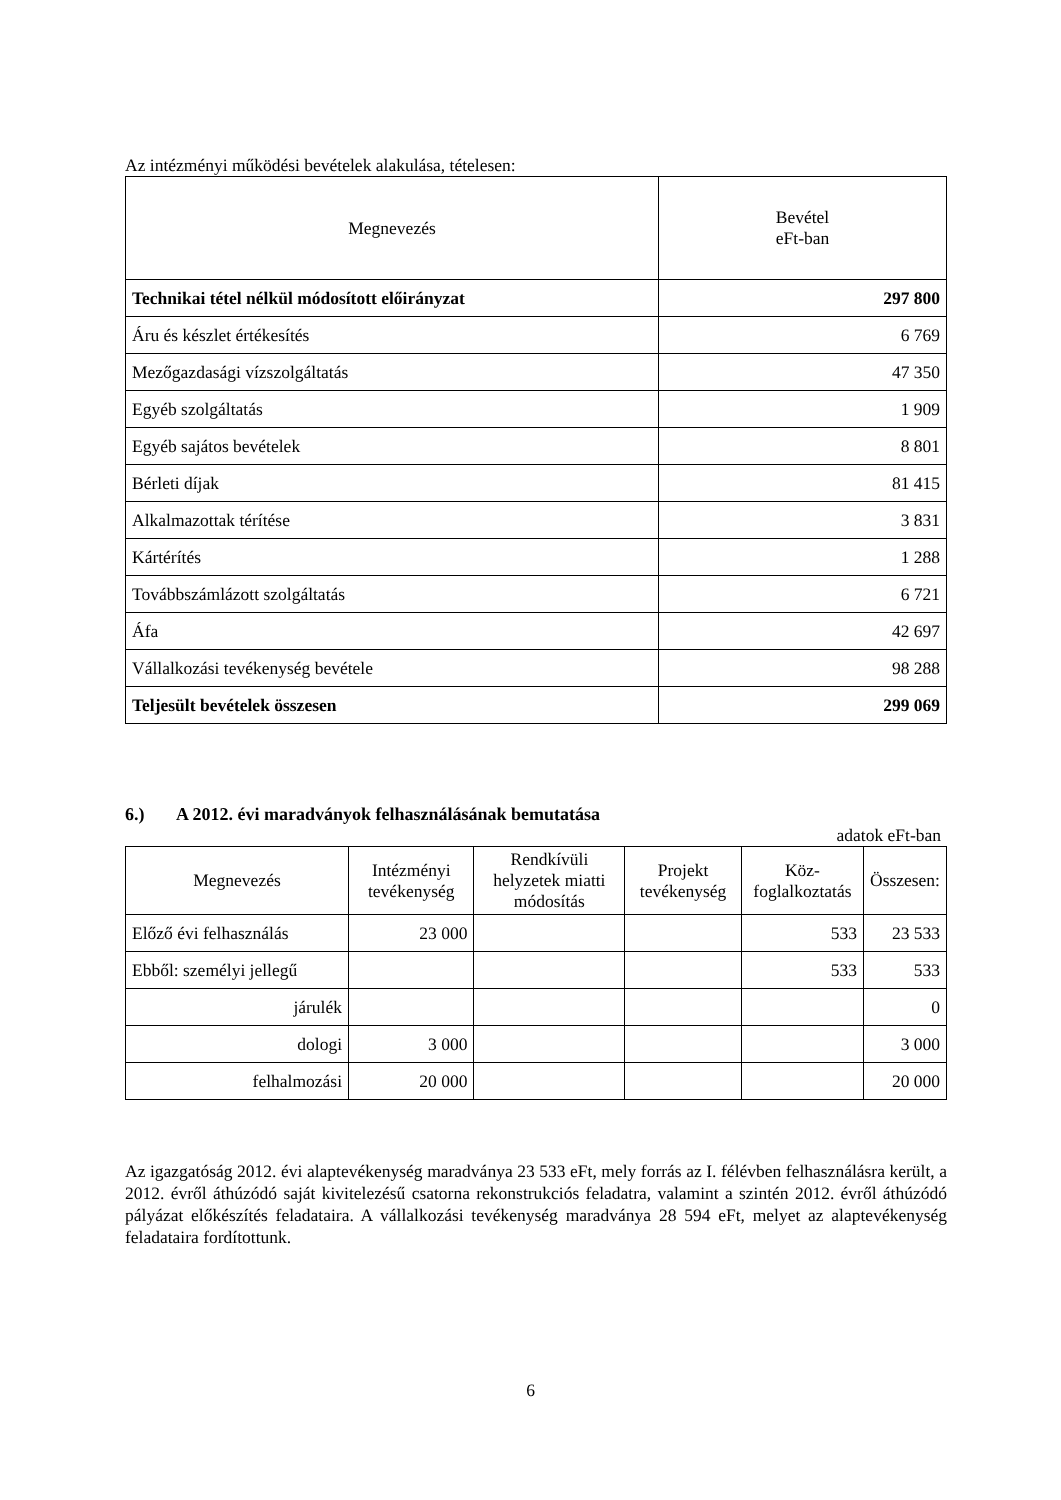Az intézményi működési bevételek alakulása, tételesen:
| Megnevezés | Bevétel eFt-ban |
| --- | --- |
| Technikai tétel nélkül módosított előirányzat | 297 800 |
| Áru és készlet értékesítés | 6 769 |
| Mezőgazdasági vízszolgáltatás | 47 350 |
| Egyéb szolgáltatás | 1 909 |
| Egyéb sajátos bevételek | 8 801 |
| Bérleti díjak | 81 415 |
| Alkalmazottak térítése | 3 831 |
| Kártérítés | 1 288 |
| Továbbszámlázott szolgáltatás | 6 721 |
| Áfa | 42 697 |
| Vállalkozási tevékenység bevétele | 98 288 |
| Teljesült bevételek összesen | 299 069 |
6.) A 2012. évi maradványok felhasználásának bemutatása
adatok eFt-ban
| Megnevezés | Intézményi tevékenység | Rendkívüli helyzetek miatti módosítás | Projekt tevékenység | Köz-foglalkoztatás | Összesen: |
| --- | --- | --- | --- | --- | --- |
| Előző évi felhasználás | 23 000 | | | 533 | 23 533 |
| Ebből: személyi jellegű | | | | 533 | 533 |
| járulék | | | | | 0 |
| dologi | 3 000 | | | | 3 000 |
| felhalmozási | 20 000 | | | | 20 000 |
Az igazgatóság 2012. évi alaptevékenység maradványa 23 533 eFt, mely forrás az I. félévben felhasználásra került, a 2012. évről áthúzódó saját kivitelezésű csatorna rekonstrukciós feladatra, valamint a szintén 2012. évről áthúzódó pályázat előkészítés feladataira. A vállalkozási tevékenység maradványa 28 594 eFt, melyet az alaptevékenység feladataira fordítottunk.
6